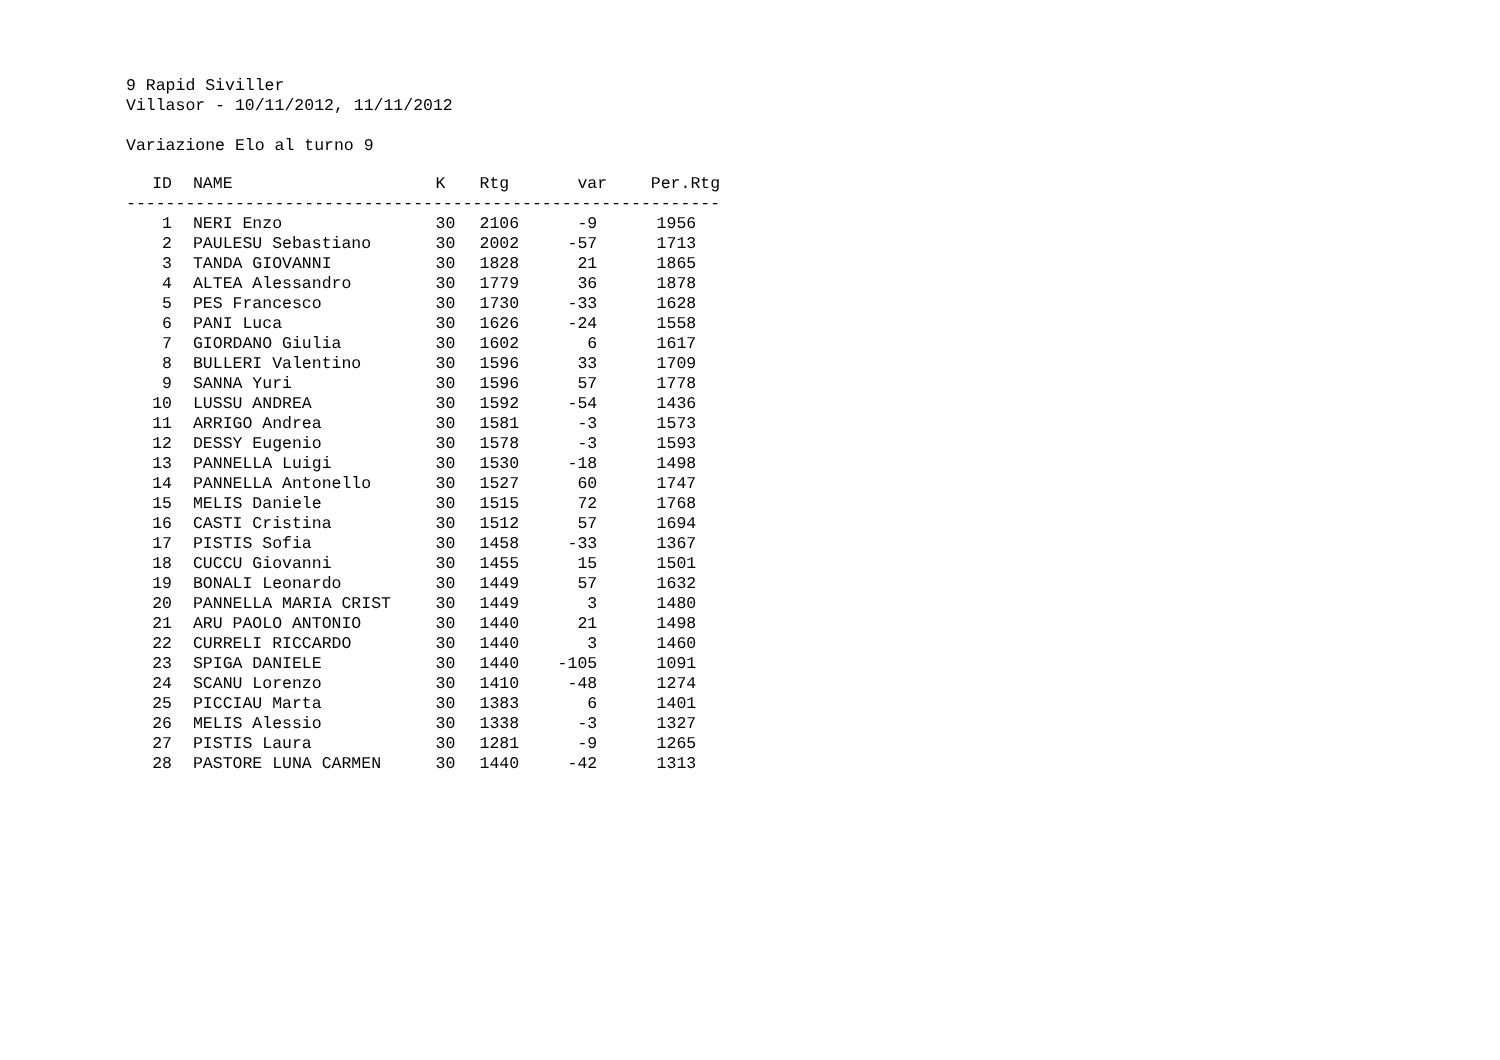9 Rapid Siviller
Villasor - 10/11/2012, 11/11/2012
Variazione Elo al turno 9
| ID | | NAME | K | Rtg | var | Per.Rtg |
| --- | --- | --- | --- | --- | --- | --- |
| ------------------------------------------------------------ | | | | | | |
| 1 | | NERI Enzo | 30 | 2106 | -9 | 1956 |
| 2 | | PAULESU Sebastiano | 30 | 2002 | -57 | 1713 |
| 3 | | TANDA GIOVANNI | 30 | 1828 | 21 | 1865 |
| 4 | | ALTEA Alessandro | 30 | 1779 | 36 | 1878 |
| 5 | | PES Francesco | 30 | 1730 | -33 | 1628 |
| 6 | | PANI Luca | 30 | 1626 | -24 | 1558 |
| 7 | | GIORDANO Giulia | 30 | 1602 | 6 | 1617 |
| 8 | | BULLERI Valentino | 30 | 1596 | 33 | 1709 |
| 9 | | SANNA Yuri | 30 | 1596 | 57 | 1778 |
| 10 | | LUSSU ANDREA | 30 | 1592 | -54 | 1436 |
| 11 | | ARRIGO Andrea | 30 | 1581 | -3 | 1573 |
| 12 | | DESSY Eugenio | 30 | 1578 | -3 | 1593 |
| 13 | | PANNELLA Luigi | 30 | 1530 | -18 | 1498 |
| 14 | | PANNELLA Antonello | 30 | 1527 | 60 | 1747 |
| 15 | | MELIS Daniele | 30 | 1515 | 72 | 1768 |
| 16 | | CASTI Cristina | 30 | 1512 | 57 | 1694 |
| 17 | | PISTIS Sofia | 30 | 1458 | -33 | 1367 |
| 18 | | CUCCU Giovanni | 30 | 1455 | 15 | 1501 |
| 19 | | BONALI Leonardo | 30 | 1449 | 57 | 1632 |
| 20 | | PANNELLA MARIA CRIST | 30 | 1449 | 3 | 1480 |
| 21 | | ARU PAOLO ANTONIO | 30 | 1440 | 21 | 1498 |
| 22 | | CURRELI RICCARDO | 30 | 1440 | 3 | 1460 |
| 23 | | SPIGA DANIELE | 30 | 1440 | -105 | 1091 |
| 24 | | SCANU Lorenzo | 30 | 1410 | -48 | 1274 |
| 25 | | PICCIAU Marta | 30 | 1383 | 6 | 1401 |
| 26 | | MELIS Alessio | 30 | 1338 | -3 | 1327 |
| 27 | | PISTIS Laura | 30 | 1281 | -9 | 1265 |
| 28 | | PASTORE LUNA CARMEN | 30 | 1440 | -42 | 1313 |